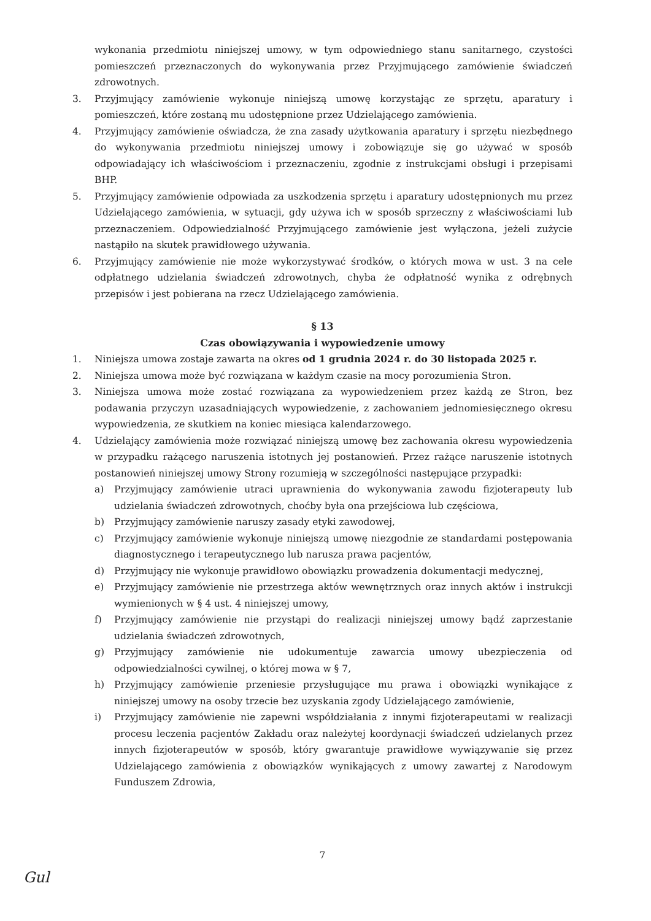wykonania przedmiotu niniejszej umowy, w tym odpowiedniego stanu sanitarnego, czystości pomieszczeń przeznaczonych do wykonywania przez Przyjmującego zamówienie świadczeń zdrowotnych.
3. Przyjmujący zamówienie wykonuje niniejszą umowę korzystając ze sprzętu, aparatury i pomieszczeń, które zostaną mu udostępnione przez Udzielającego zamówienia.
4. Przyjmujący zamówienie oświadcza, że zna zasady użytkowania aparatury i sprzętu niezbędnego do wykonywania przedmiotu niniejszej umowy i zobowiązuje się go używać w sposób odpowiadający ich właściwościom i przeznaczeniu, zgodnie z instrukcjami obsługi i przepisami BHP.
5. Przyjmujący zamówienie odpowiada za uszkodzenia sprzętu i aparatury udostępnionych mu przez Udzielającego zamówienia, w sytuacji, gdy używa ich w sposób sprzeczny z właściwościami lub przeznaczeniem. Odpowiedzialność Przyjmującego zamówienie jest wyłączona, jeżeli zużycie nastąpiło na skutek prawidłowego używania.
6. Przyjmujący zamówienie nie może wykorzystywać środków, o których mowa w ust. 3 na cele odpłatnego udzielania świadczeń zdrowotnych, chyba że odpłatność wynika z odrębnych przepisów i jest pobierana na rzecz Udzielającego zamówienia.
§ 13
Czas obowiązywania i wypowiedzenie umowy
1. Niniejsza umowa zostaje zawarta na okres od 1 grudnia 2024 r. do 30 listopada 2025 r.
2. Niniejsza umowa może być rozwiązana w każdym czasie na mocy porozumienia Stron.
3. Niniejsza umowa może zostać rozwiązana za wypowiedzeniem przez każdą ze Stron, bez podawania przyczyn uzasadniających wypowiedzenie, z zachowaniem jednomiesięcznego okresu wypowiedzenia, ze skutkiem na koniec miesiąca kalendarzowego.
4. Udzielający zamówienia może rozwiązać niniejszą umowę bez zachowania okresu wypowiedzenia w przypadku rażącego naruszenia istotnych jej postanowień. Przez rażące naruszenie istotnych postanowień niniejszej umowy Strony rozumieją w szczególności następujące przypadki:
a) Przyjmujący zamówienie utraci uprawnienia do wykonywania zawodu fizjoterapeuty lub udzielania świadczeń zdrowotnych, choćby była ona przejściowa lub częściowa,
b) Przyjmujący zamówienie naruszy zasady etyki zawodowej,
c) Przyjmujący zamówienie wykonuje niniejszą umowę niezgodnie ze standardami postępowania diagnostycznego i terapeutycznego lub narusza prawa pacjentów,
d) Przyjmujący nie wykonuje prawidłowo obowiązku prowadzenia dokumentacji medycznej,
e) Przyjmujący zamówienie nie przestrzega aktów wewnętrznych oraz innych aktów i instrukcji wymienionych w § 4 ust. 4 niniejszej umowy,
f) Przyjmujący zamówienie nie przystąpi do realizacji niniejszej umowy bądź zaprzestanie udzielania świadczeń zdrowotnych,
g) Przyjmujący zamówienie nie udokumentuje zawarcia umowy ubezpieczenia od odpowiedzialności cywilnej, o której mowa w § 7,
h) Przyjmujący zamówienie przeniesie przysługujące mu prawa i obowiązki wynikające z niniejszej umowy na osoby trzecie bez uzyskania zgody Udzielającego zamówienie,
i) Przyjmujący zamówienie nie zapewni współdziałania z innymi fizjoterapeutami w realizacji procesu leczenia pacjentów Zakładu oraz należytej koordynacji świadczeń udzielanych przez innych fizjoterapeutów w sposób, który gwarantuje prawidłowe wywiązywanie się przez Udzielającego zamówienia z obowiązków wynikających z umowy zawartej z Narodowym Funduszem Zdrowia,
7
Gul